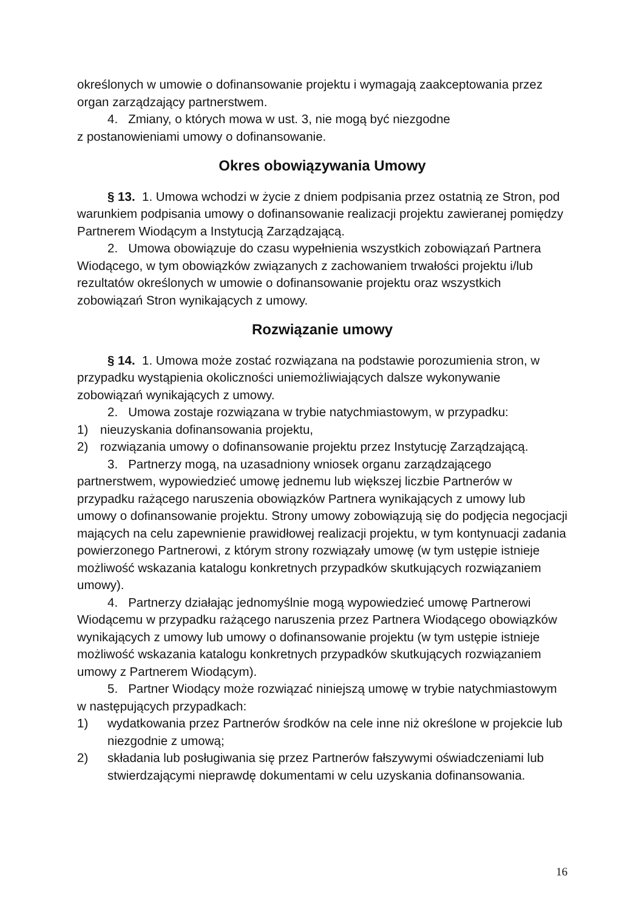określonych w umowie o dofinansowanie projektu i wymagają zaakceptowania przez organ zarządzający partnerstwem.
4. Zmiany, o których mowa w ust. 3, nie mogą być niezgodne
z postanowieniami umowy o dofinansowanie.
Okres obowiązywania Umowy
§ 13. 1. Umowa wchodzi w życie z dniem podpisania przez ostatnią ze Stron, pod warunkiem podpisania umowy o dofinansowanie realizacji projektu zawieranej pomiędzy Partnerem Wiodącym a Instytucją Zarządzającą.
2. Umowa obowiązuje do czasu wypełnienia wszystkich zobowiązań Partnera Wiodącego, w tym obowiązków związanych z zachowaniem trwałości projektu i/lub rezultatów określonych w umowie o dofinansowanie projektu oraz wszystkich zobowiązań Stron wynikających z umowy.
Rozwiązanie umowy
§ 14. 1. Umowa może zostać rozwiązana na podstawie porozumienia stron, w przypadku wystąpienia okoliczności uniemożliwiających dalsze wykonywanie zobowiązań wynikających z umowy.
2. Umowa zostaje rozwiązana w trybie natychmiastowym, w przypadku:
1) nieuzyskania dofinansowania projektu,
2) rozwiązania umowy o dofinansowanie projektu przez Instytucję Zarządzającą.
3. Partnerzy mogą, na uzasadniony wniosek organu zarządzającego partnerstwem, wypowiedzieć umowę jednemu lub większej liczbie Partnerów w przypadku rażącego naruszenia obowiązków Partnera wynikających z umowy lub umowy o dofinansowanie projektu. Strony umowy zobowiązują się do podjęcia negocjacji mających na celu zapewnienie prawidłowej realizacji projektu, w tym kontynuacji zadania powierzonego Partnerowi, z którym strony rozwiązały umowę (w tym ustępie istnieje możliwość wskazania katalogu konkretnych przypadków skutkujących rozwiązaniem umowy).
4. Partnerzy działając jednomyślnie mogą wypowiedzieć umowę Partnerowi Wiodącemu w przypadku rażącego naruszenia przez Partnera Wiodącego obowiązków wynikających z umowy lub umowy o dofinansowanie projektu (w tym ustępie istnieje możliwość wskazania katalogu konkretnych przypadków skutkujących rozwiązaniem umowy z Partnerem Wiodącym).
5. Partner Wiodący może rozwiązać niniejszą umowę w trybie natychmiastowym w następujących przypadkach:
1) wydatkowania przez Partnerów środków na cele inne niż określone w projekcie lub niezgodnie z umową;
2) składania lub posługiwania się przez Partnerów fałszywymi oświadczeniami lub stwierdzającymi nieprawdę dokumentami w celu uzyskania dofinansowania.
16